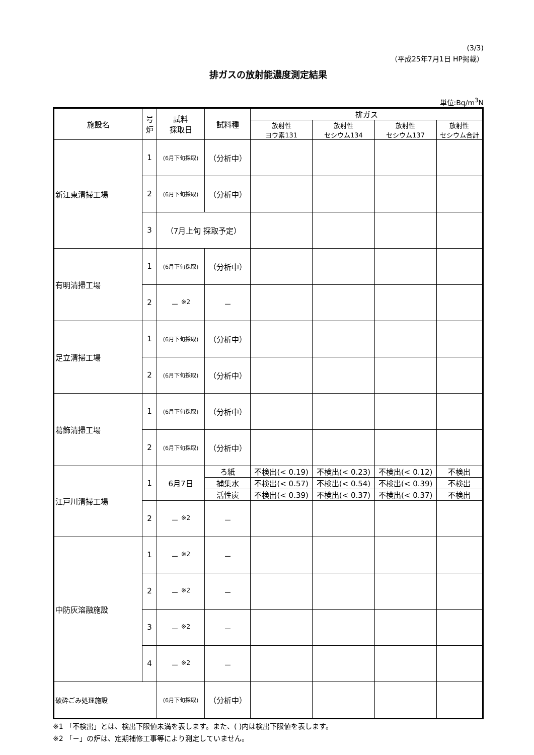(3/3)
（平成25年7月1日 HP掲載）
排ガスの放射能濃度測定結果
単位:Bq/m<sup>3</sup>N
| 施設名 | 号炉 | 試料 採取日 | 試料種 | 排ガス | | | |
| --- | --- | --- | --- | --- | --- | --- | --- |
| | | | | 放射性 ヨウ素131 | 放射性 セシウム134 | 放射性 セシウム137 | 放射性 セシウム合計 |
| 新江東清掃工場 | 1 | (6月下旬採取) | （分析中） | | | | |
| | 2 | (6月下旬採取) | （分析中） | | | | |
| | 3 | （7月上旬 採取予定） | | | | | |
| 有明清掃工場 | 1 | (6月下旬採取) | （分析中） | | | | |
| | 2 | － <sup>※2</sup> | － | | | | |
| 足立清掃工場 | 1 | (6月下旬採取) | （分析中） | | | | |
| | 2 | (6月下旬採取) | （分析中） | | | | |
| 葛飾清掃工場 | 1 | (6月下旬採取) | （分析中） | | | | |
| | 2 | (6月下旬採取) | （分析中） | | | | |
| 江戸川清掃工場 | 1 | 6月7日 | ろ紙 | 不検出(< 0.19) | 不検出(< 0.23) | 不検出(< 0.12) | 不検出 |
| | | | 捕集水 | 不検出(< 0.57) | 不検出(< 0.54) | 不検出(< 0.39) | 不検出 |
| | | | 活性炭 | 不検出(< 0.39) | 不検出(< 0.37) | 不検出(< 0.37) | 不検出 |
| | 2 | － <sup>※2</sup> | － | | | | |
| 中防灰溶融施設 | 1 | － <sup>※2</sup> | － | | | | |
| | 2 | － <sup>※2</sup> | － | | | | |
| | 3 | － <sup>※2</sup> | － | | | | |
| | 4 | － <sup>※2</sup> | － | | | | |
| 破砕ごみ処理施設 | | (6月下旬採取) | （分析中） | | | | |
※1 「不検出」とは、検出下限値未満を表します。また、( )内は検出下限値を表します。
※2 「－」の炉は、定期補修工事等により測定していません。